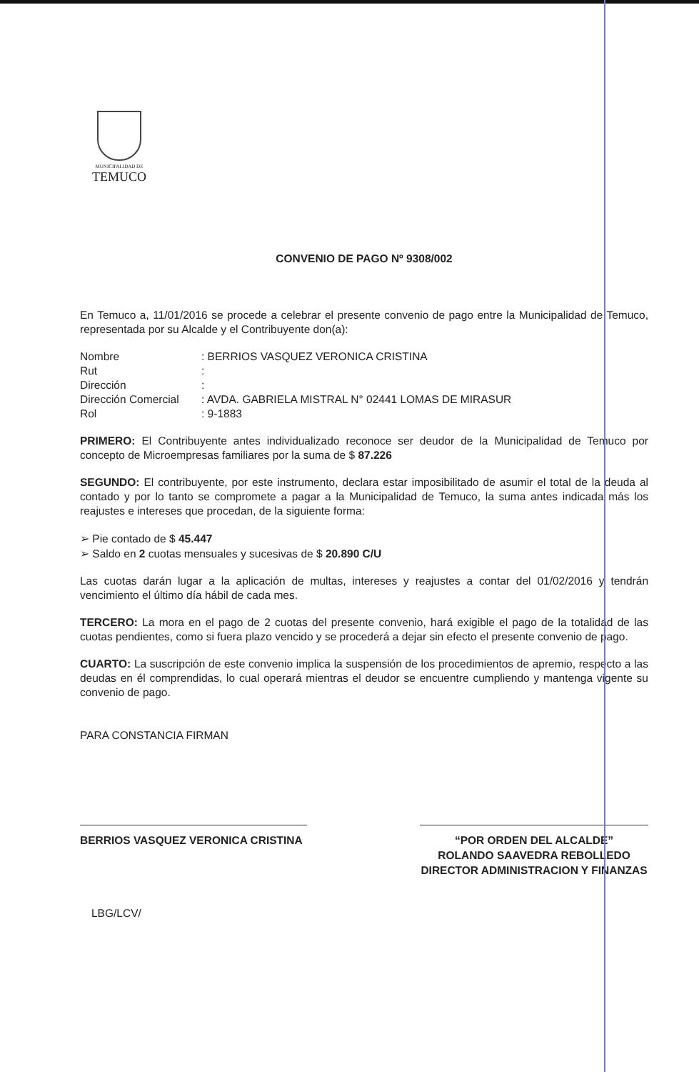MUNICIPALIDAD DE
TEMUCO
CONVENIO DE PAGO Nº 9308/002
En Temuco a, 11/01/2016 se procede a celebrar el presente convenio de pago entre la Municipalidad de Temuco, representada por su Alcalde y el Contribuyente don(a):
Nombre: BERRIOS VASQUEZ VERONICA CRISTINA
Rut:
Dirección:
Dirección Comercial: AVDA. GABRIELA MISTRAL N° 02441 LOMAS DE MIRASUR
Rol: 9-1883
PRIMERO: El Contribuyente antes individualizado reconoce ser deudor de la Municipalidad de Temuco por concepto de Microempresas familiares por la suma de $ 87.226
SEGUNDO: El contribuyente, por este instrumento, declara estar imposibilitado de asumir el total de la deuda al contado y por lo tanto se compromete a pagar a la Municipalidad de Temuco, la suma antes indicada más los reajustes e intereses que procedan, de la siguiente forma:
➢ Pie contado de $ 45.447
➢ Saldo en 2 cuotas mensuales y sucesivas de $ 20.890 C/U
Las cuotas darán lugar a la aplicación de multas, intereses y reajustes a contar del 01/02/2016 y tendrán vencimiento el último día hábil de cada mes.
TERCERO: La mora en el pago de 2 cuotas del presente convenio, hará exigible el pago de la totalidad de las cuotas pendientes, como si fuera plazo vencido y se procederá a dejar sin efecto el presente convenio de pago.
CUARTO: La suscripción de este convenio implica la suspensión de los procedimientos de apremio, respecto a las deudas en él comprendidas, lo cual operará mientras el deudor se encuentre cumpliendo y mantenga vigente su convenio de pago.
PARA CONSTANCIA FIRMAN
BERRIOS VASQUEZ VERONICA CRISTINA “POR ORDEN DEL ALCALDE”
ROLANDO SAAVEDRA REBOLLEDO
DIRECTOR ADMINISTRACION Y FINANZAS
LBG/LCV/